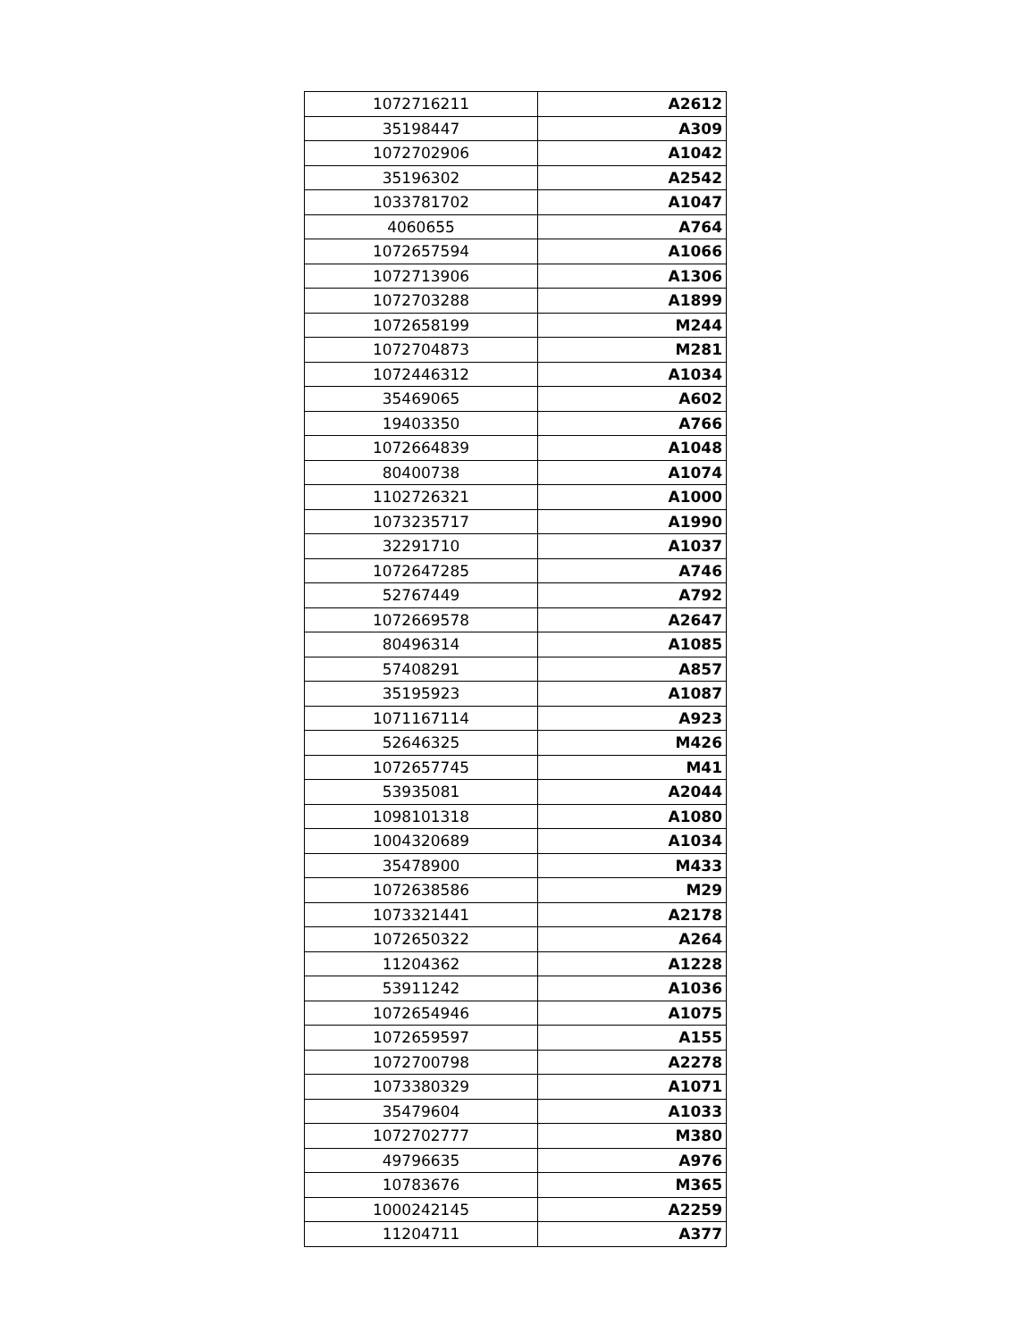| 1072716211 | A2612 |
| 35198447 | A309 |
| 1072702906 | A1042 |
| 35196302 | A2542 |
| 1033781702 | A1047 |
| 4060655 | A764 |
| 1072657594 | A1066 |
| 1072713906 | A1306 |
| 1072703288 | A1899 |
| 1072658199 | M244 |
| 1072704873 | M281 |
| 1072446312 | A1034 |
| 35469065 | A602 |
| 19403350 | A766 |
| 1072664839 | A1048 |
| 80400738 | A1074 |
| 1102726321 | A1000 |
| 1073235717 | A1990 |
| 32291710 | A1037 |
| 1072647285 | A746 |
| 52767449 | A792 |
| 1072669578 | A2647 |
| 80496314 | A1085 |
| 57408291 | A857 |
| 35195923 | A1087 |
| 1071167114 | A923 |
| 52646325 | M426 |
| 1072657745 | M41 |
| 53935081 | A2044 |
| 1098101318 | A1080 |
| 1004320689 | A1034 |
| 35478900 | M433 |
| 1072638586 | M29 |
| 1073321441 | A2178 |
| 1072650322 | A264 |
| 11204362 | A1228 |
| 53911242 | A1036 |
| 1072654946 | A1075 |
| 1072659597 | A155 |
| 1072700798 | A2278 |
| 1073380329 | A1071 |
| 35479604 | A1033 |
| 1072702777 | M380 |
| 49796635 | A976 |
| 10783676 | M365 |
| 1000242145 | A2259 |
| 11204711 | A377 |